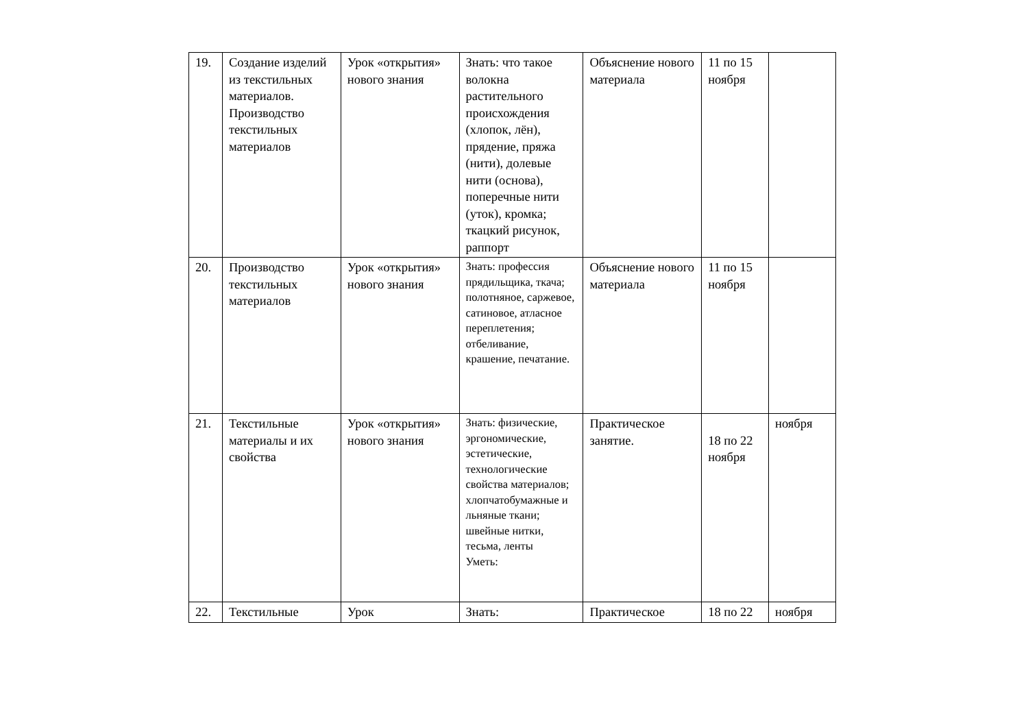| 19. | Создание изделий из текстильных материалов. Производство текстильных материалов | Урок «открытия» нового знания | Знать: что такое волокна растительного происхождения (хлопок, лён), прядение, пряжа (нити), долевые нити (основа), поперечные нити (уток), кромка; ткацкий рисунок, раппорт | Объяснение нового материала | 11 по 15 ноября | |
| 20. | Производство текстильных материалов | Урок «открытия» нового знания | Знать: профессия прядильщика, ткача; полотняное, саржевое, сатиновое, атласное переплетения; отбеливание, крашение, печатание. | Объяснение нового материала | 11 по 15 ноября | |
| 21. | Текстильные материалы и их свойства | Урок «открытия» нового знания | Знать: физические, эргономические, эстетические, технологические свойства материалов; хлопчатобумажные и льняные ткани; швейные нитки, тесьма, ленты Уметь: | Практическое занятие. | 18 по 22 ноября | ноября |
| 22. | Текстильные | Урок | Знать: | Практическое | 18 по 22 | ноября |